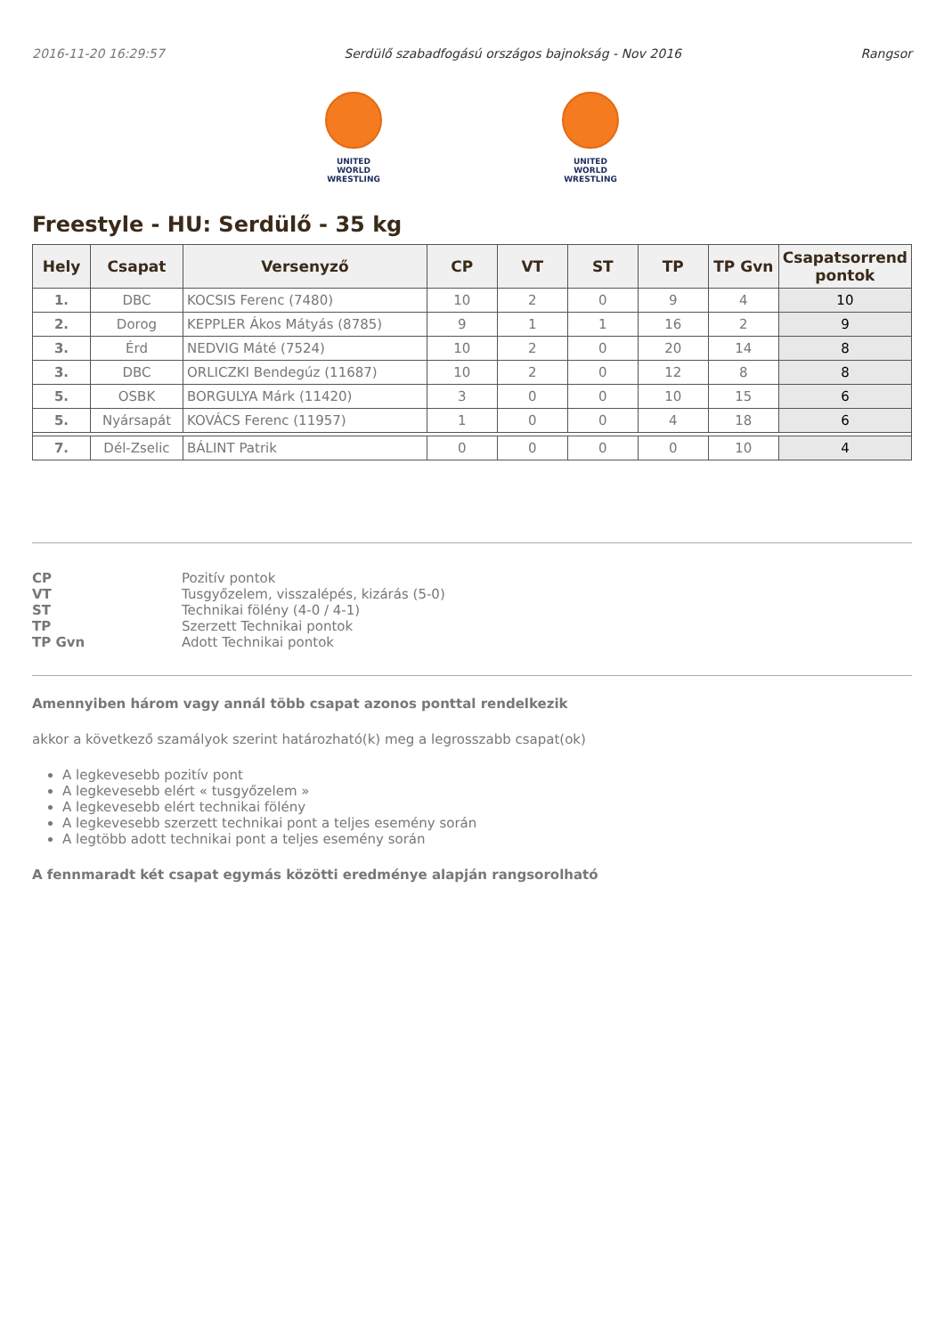2016-11-20 16:29:57 Serdülő szabadfogású országos bajnokság - Nov 2016 Rangsor
UNITED WORLD
WRESTLING
UNITED WORLD
WRESTLING
Freestyle - HU: Serdülő - 35 kg
| Hely | Csapat | Versenyző | CP | VT | ST | TP | TP Gvn | Csapatsorrend pontok |
| --- | --- | --- | --- | --- | --- | --- | --- | --- |
| 1. | DBC | KOCSIS Ferenc (7480) | 10 | 2 | 0 | 9 | 4 | 10 |
| 2. | Dorog | KEPPLER Ákos Mátyás (8785) | 9 | 1 | 1 | 16 | 2 | 9 |
| 3. | Érd | NEDVIG Máté (7524) | 10 | 2 | 0 | 20 | 14 | 8 |
| 3. | DBC | ORLICZKI Bendegúz (11687) | 10 | 2 | 0 | 12 | 8 | 8 |
| 5. | OSBK | BORGULYA Márk (11420) | 3 | 0 | 0 | 10 | 15 | 6 |
| 5. | Nyársapát | KOVÁCS Ferenc (11957) | 1 | 0 | 0 | 4 | 18 | 6 |
| 7. | Dél-Zselic | BÁLINT Patrik | 0 | 0 | 0 | 0 | 10 | 4 |
CP Pozitív pontok VT Tusgyőzelem, visszalépés, kizárás (5-0) ST Technikai fölény (4-0 / 4-1) TP Szerzett Technikai pontok TP Gvn Adott Technikai pontok
Amennyiben három vagy annál több csapat azonos ponttal rendelkezik
akkor a következő szamályok szerint határozható(k) meg a legrosszabb csapat(ok)
A legkevesebb pozitív pont
A legkevesebb elért « tusgyőzelem »
A legkevesebb elért technikai fölény
A legkevesebb szerzett technikai pont a teljes esemény során
A legtöbb adott technikai pont a teljes esemény során
A fennmaradt két csapat egymás közötti eredménye alapján rangsorolható